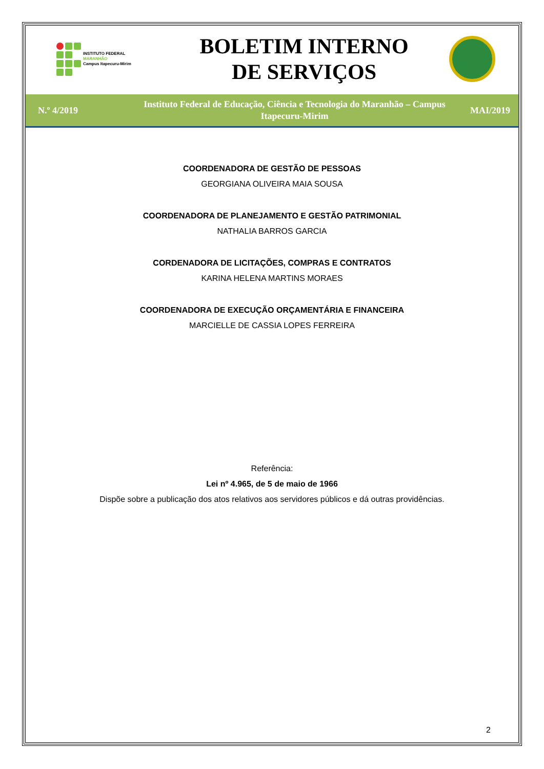INSTITUTO FEDERAL
MARANHÃO
Campus Itapecuru-Mirim
BOLETIM INTERNO
DE SERVIÇOS
N.º 4/2019
Instituto Federal de Educação, Ciência e Tecnologia do Maranhão – Campus
Itapecuru-Mirim
MAI/2019
COORDENADORA DE GESTÃO DE PESSOAS
GEORGIANA OLIVEIRA MAIA SOUSA
COORDENADORA DE PLANEJAMENTO E GESTÃO PATRIMONIAL
NATHALIA BARROS GARCIA
CORDENADORA DE LICITAÇÕES, COMPRAS E CONTRATOS
KARINA HELENA MARTINS MORAES
COORDENADORA DE EXECUÇÃO ORÇAMENTÁRIA E FINANCEIRA
MARCIELLE DE CASSIA LOPES FERREIRA
Referência:
Lei nº 4.965, de 5 de maio de 1966
Dispõe sobre a publicação dos atos relativos aos servidores públicos e dá outras providências.
2